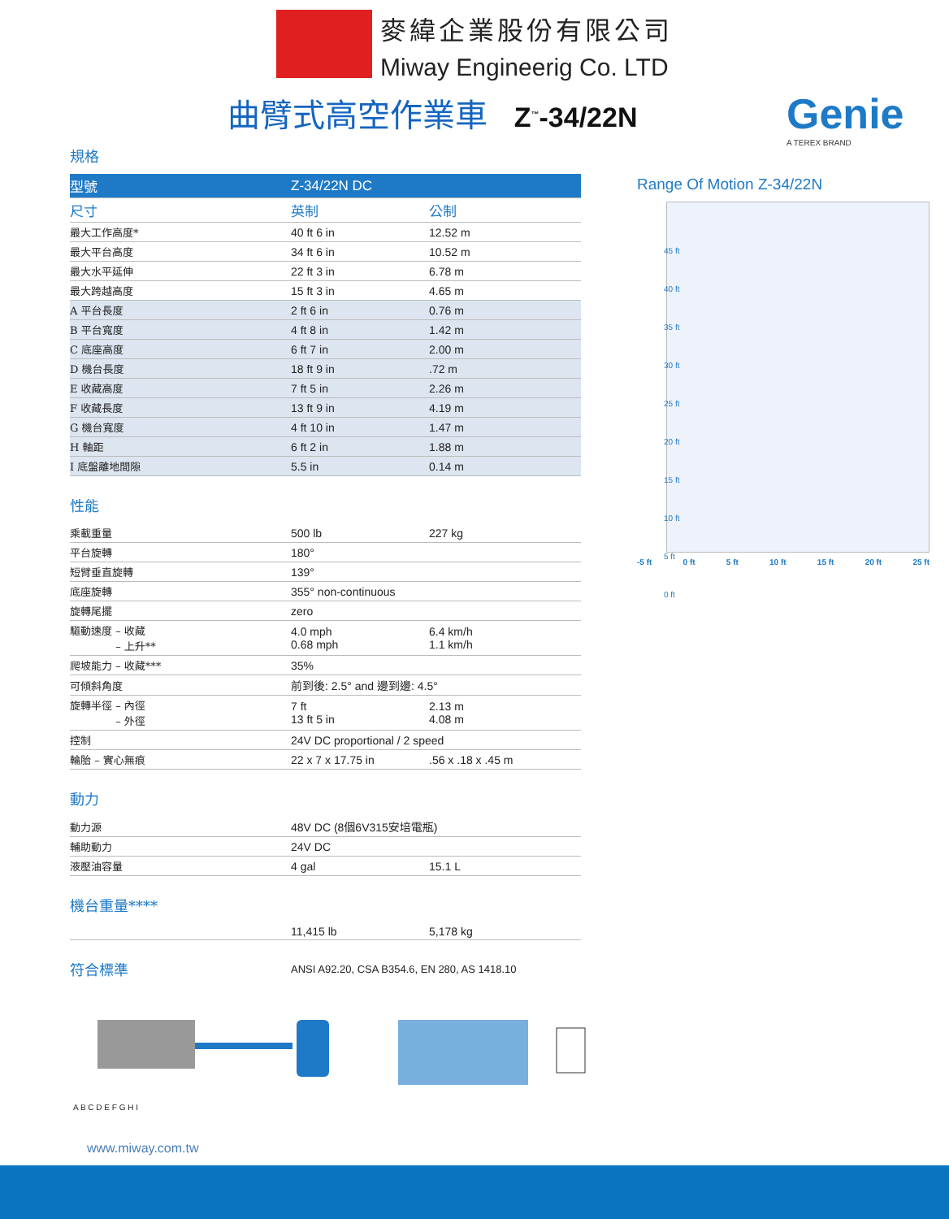麥緯企業股份有限公司
Miway Engineerig Co. LTD
曲臂式高空作業車 Z<sup>™</sup>-34/22N
Genie
A TEREX BRAND
規格
| 型號 | Z-34/22N DC | |
| --- | --- | --- |
| 尺寸 | 英制 | 公制 |
| 最大工作高度* | 40 ft 6 in | 12.52 m |
| 最大平台高度 | 34 ft 6 in | 10.52 m |
| 最大水平延伸 | 22 ft 3 in | 6.78 m |
| 最大跨越高度 | 15 ft 3 in | 4.65 m |
| A 平台長度 | 2 ft 6 in | 0.76 m |
| B 平台寬度 | 4 ft 8 in | 1.42 m |
| C 底座高度 | 6 ft 7 in | 2.00 m |
| D 機台長度 | 18 ft 9 in | .72 m |
| E 收藏高度 | 7 ft 5 in | 2.26 m |
| F 收藏長度 | 13 ft 9 in | 4.19 m |
| G 機台寬度 | 4 ft 10 in | 1.47 m |
| H 軸距 | 6 ft 2 in | 1.88 m |
| I 底盤離地間隙 | 5.5 in | 0.14 m |
性能
| 乘載重量 | 500 lb | 227 kg |
| 平台旋轉 | 180° | |
| 短臂垂直旋轉 | 139° | |
| 底座旋轉 | 355° non-continuous | |
| 旋轉尾擺 | zero | |
| 驅動速度 – 收藏 – 上升** | 4.0 mph 0.68 mph | 6.4 km/h 1.1 km/h |
| 爬坡能力 – 收藏*** | 35% | |
| 可傾斜角度 | 前到後: 2.5° and 邊到邊: 4.5° | |
| 旋轉半徑 – 內徑 – 外徑 | 7 ft 13 ft 5 in | 2.13 m 4.08 m |
| 控制 | 24V DC proportional / 2 speed | |
| 輪胎 – 實心無痕 | 22 x 7 x 17.75 in | .56 x .18 x .45 m |
動力
| 動力源 | 48V DC (8個6V315安培電瓶) | |
| 輔助動力 | 24V DC | |
| 液壓油容量 | 4 gal | 15.1 L |
機台重量****
| | 11,415 lb | 5,178 kg |
| 符合標準 | ANSI A92.20, CSA B354.6, EN 280, AS 1418.10 |
Range Of Motion Z-34/22N
45 ft
40 ft
35 ft
30 ft
25 ft
20 ft
15 ft
10 ft
5 ft
0 ft
-5 ft 0 ft 5 ft 10 ft 15 ft 20 ft 25 ft
A B C D E F G H I
www.miway.com.tw